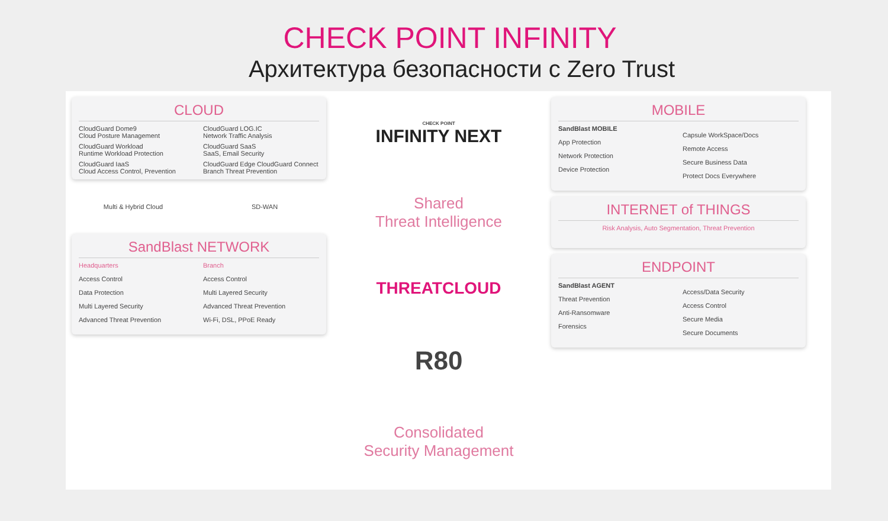CHECK POINT INFINITY
Архитектура безопасности с Zero Trust
CLOUD
CloudGuard Dome9
Cloud Posture Management
CloudGuard LOG.IC
Network Traffic Analysis
CloudGuard Workload
Runtime Workload Protection
CloudGuard SaaS
SaaS, Email Security
CloudGuard IaaS
Cloud Access Control, Prevention
CloudGuard Edge CloudGuard Connect
Branch Threat Prevention
Multi & Hybrid Cloud
SD-WAN
SandBlast NETWORK
Headquarters
Access Control
Data Protection
Multi Layered Security
Advanced Threat Prevention
Branch
Access Control
Multi Layered Security
Advanced Threat Prevention
Wi-Fi, DSL, PPoE Ready
CHECK POINT
INFINITY NEXT
Shared
Threat Intelligence
THREATCLOUD
R80
Consolidated
Security Management
MOBILE
SandBlast MOBILE
App Protection
Network Protection
Device Protection
Capsule WorkSpace/Docs
Remote Access
Secure Business Data
Protect Docs Everywhere
INTERNET of THINGS
Risk Analysis, Auto Segmentation, Threat Prevention
ENDPOINT
SandBlast AGENT
Threat Prevention
Anti-Ransomware
Forensics
Access/Data Security
Access Control
Secure Media
Secure Documents